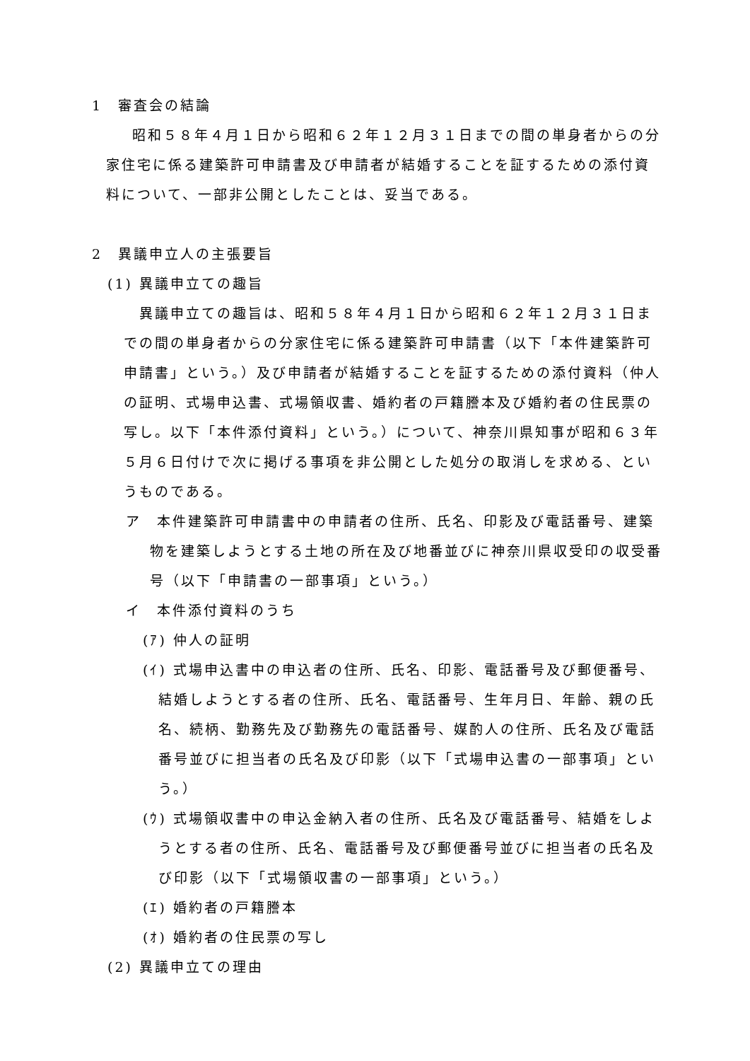1　審査会の結論
昭和５８年４月１日から昭和６２年１２月３１日までの間の単身者からの分家住宅に係る建築許可申請書及び申請者が結婚することを証するための添付資料について、一部非公開としたことは、妥当である。
2　異議申立人の主張要旨
(1) 異議申立ての趣旨
異議申立ての趣旨は、昭和５８年４月１日から昭和６２年１２月３１日までの間の単身者からの分家住宅に係る建築許可申請書（以下「本件建築許可申請書」という。）及び申請者が結婚することを証するための添付資料（仲人の証明、式場申込書、式場領収書、婚約者の戸籍謄本及び婚約者の住民票の写し。以下「本件添付資料」という。）について、神奈川県知事が昭和６３年５月６日付けで次に掲げる事項を非公開とした処分の取消しを求める、というものである。
ア　本件建築許可申請書中の申請者の住所、氏名、印影及び電話番号、建築物を建築しようとする土地の所在及び地番並びに神奈川県収受印の収受番号（以下「申請書の一部事項」という。）
イ　本件添付資料のうち
(ｱ) 仲人の証明
(ｲ) 式場申込書中の申込者の住所、氏名、印影、電話番号及び郵便番号、結婚しようとする者の住所、氏名、電話番号、生年月日、年齢、親の氏名、続柄、勤務先及び勤務先の電話番号、媒酌人の住所、氏名及び電話番号並びに担当者の氏名及び印影（以下「式場申込書の一部事項」という。）
(ｳ) 式場領収書中の申込金納入者の住所、氏名及び電話番号、結婚をしようとする者の住所、氏名、電話番号及び郵便番号並びに担当者の氏名及び印影（以下「式場領収書の一部事項」という。）
(ｴ) 婚約者の戸籍謄本
(ｵ) 婚約者の住民票の写し
(2) 異議申立ての理由